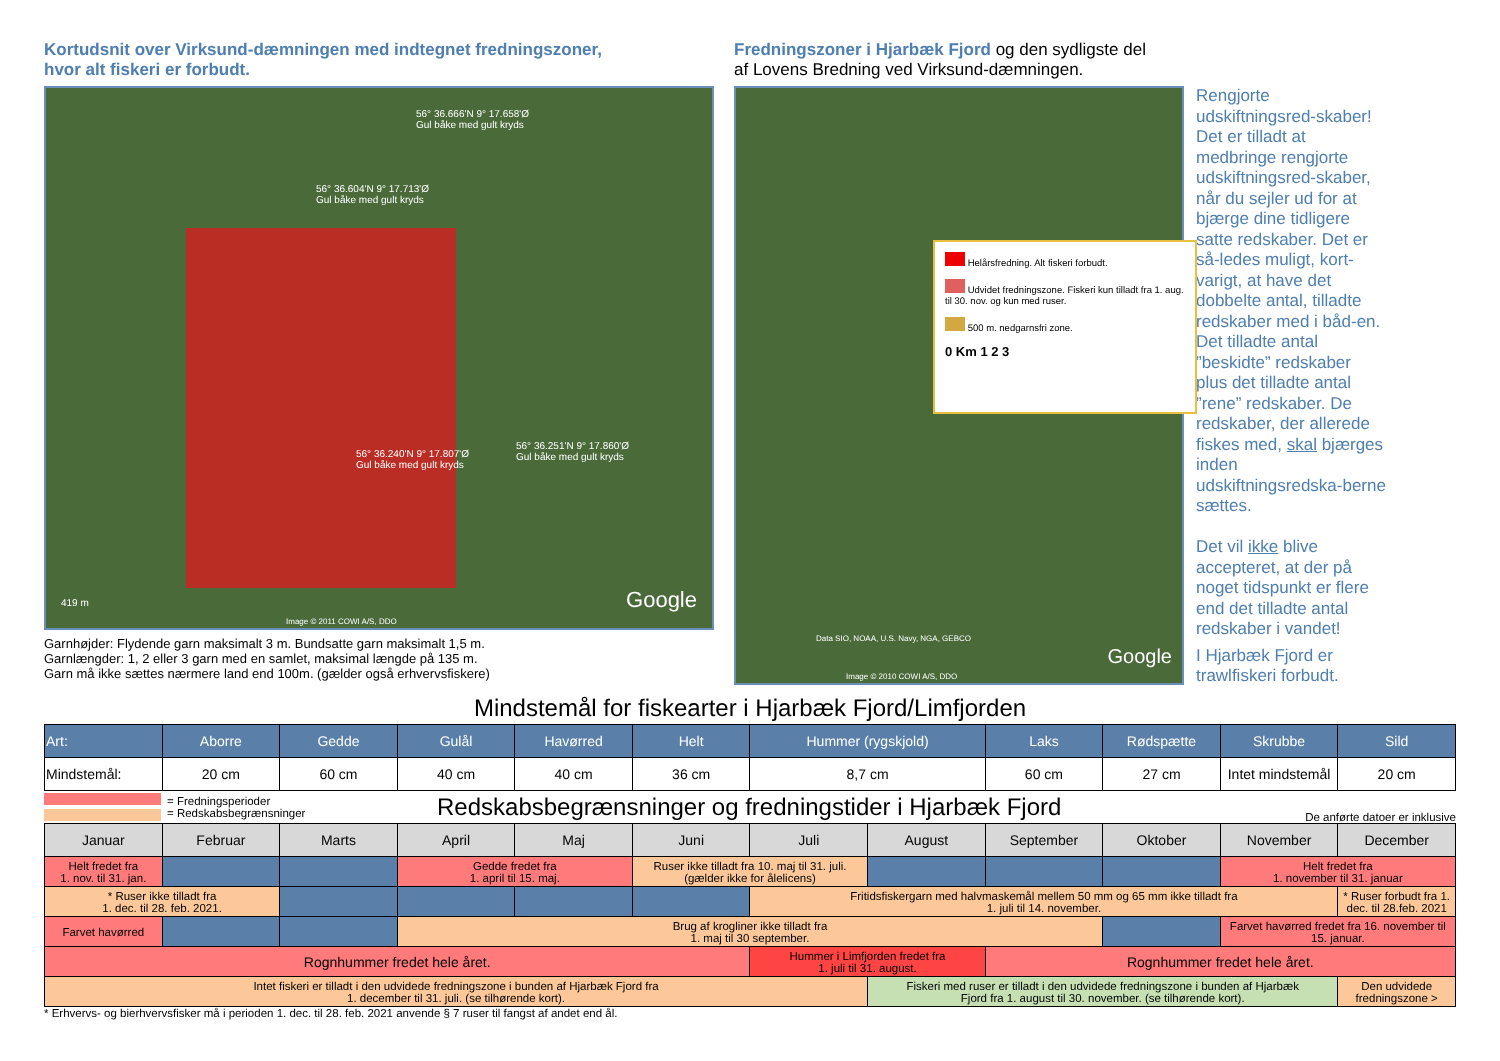Kortudsnit over Virksund-dæmningen med indtegnet fredningszoner,
hvor alt fiskeri er forbudt.
56° 36.666'N 9° 17.658'Ø
Gul båke med gult kryds
56° 36.604'N 9° 17.713'Ø
Gul båke med gult kryds
56° 36.240'N 9° 17.807'Ø
Gul båke med gult kryds
56° 36.251'N 9° 17.860'Ø
Gul båke med gult kryds
419 m
Image © 2011 COWI A/S, DDO
Google
Garnhøjder: Flydende garn maksimalt 3 m. Bundsatte garn maksimalt 1,5 m.
Garnlængder: 1, 2 eller 3 garn med en samlet, maksimal længde på 135 m.
Garn må ikke sættes nærmere land end 100m. (gælder også erhvervsfiskere)
Fredningszoner i Hjarbæk Fjord og den sydligste del
af Lovens Bredning ved Virksund-dæmningen.
Helårsfredning. Alt fiskeri forbudt.
Udvidet fredningszone. Fiskeri kun tilladt fra 1. aug. til 30. nov. og kun med ruser.
500 m. nedgarnsfri zone.
0 Km 1 2 3
Data SIO, NOAA, U.S. Navy, NGA, GEBCO
Image © 2010 COWI A/S, DDO
Google
Rengjorte udskiftningsred-skaber! Det er tilladt at medbringe rengjorte udskiftningsred-skaber, når du sejler ud for at bjærge dine tidligere satte redskaber. Det er så-ledes muligt, kort-varigt, at have det dobbelte antal, tilladte redskaber med i båd-en. Det tilladte antal ”beskidte” redskaber plus det tilladte antal ”rene” redskaber. De redskaber, der allerede fiskes med, skal bjærges inden udskiftningsredska-berne sættes.
Det vil ikke blive accepteret, at der på noget tidspunkt er flere end det tilladte antal redskaber i vandet!
I Hjarbæk Fjord er trawlfiskeri forbudt.
Mindstemål for fiskearter i Hjarbæk Fjord/Limfjorden
| Art: | Aborre | Gedde | Gulål | Havørred | Helt | Hummer (rygskjold) | Laks | Rødspætte | Skrubbe | Sild |
| --- | --- | --- | --- | --- | --- | --- | --- | --- | --- | --- |
| Mindstemål: | 20 cm | 60 cm | 40 cm | 40 cm | 36 cm | 8,7 cm | 60 cm | 27 cm | Intet mindstemål | 20 cm |
= Fredningsperioder
= Redskabsbegrænsninger
Redskabsbegrænsninger og fredningstider i Hjarbæk Fjord
De anførte datoer er inklusive
| Januar | Februar | Marts | April | Maj | Juni | Juli | August | September | Oktober | November | December |
| Helt fredet fra 1. nov. til 31. jan. | | | Gedde fredet fra 1. april til 15. maj. | | Ruser ikke tilladt fra 10. maj til 31. juli. (gælder ikke for ålelicens) | | | | | Helt fredet fra 1. november til 31. januar | |
| * Ruser ikke tilladt fra 1. dec. til 28. feb. 2021. | | | | | | Fritidsfiskergarn med halvmaskemål mellem 50 mm og 65 mm ikke tilladt fra 1. juli til 14. november. | | | | | * Ruser forbudt fra 1. dec. til 28.feb. 2021 |
| Farvet havørred | | | Brug af krogliner ikke tilladt fra 1. maj til 30 september. | | | | | | | Farvet havørred fredet fra 16. november til 15. januar. | |
| Rognhummer fredet hele året. | | | | | | Hummer i Limfjorden fredet fra 1. juli til 31. august. | | Rognhummer fredet hele året. | | | |
| Intet fiskeri er tilladt i den udvidede fredningszone i bunden af Hjarbæk Fjord fra 1. december til 31. juli. (se tilhørende kort). | | | | | | | Fiskeri med ruser er tilladt i den udvidede fredningszone i bunden af Hjarbæk Fjord fra 1. august til 30. november. (se tilhørende kort). | | | | Den udvidede fredningszone > |
* Erhvervs- og bierhvervsfisker må i perioden 1. dec. til 28. feb. 2021 anvende § 7 ruser til fangst af andet end ål.